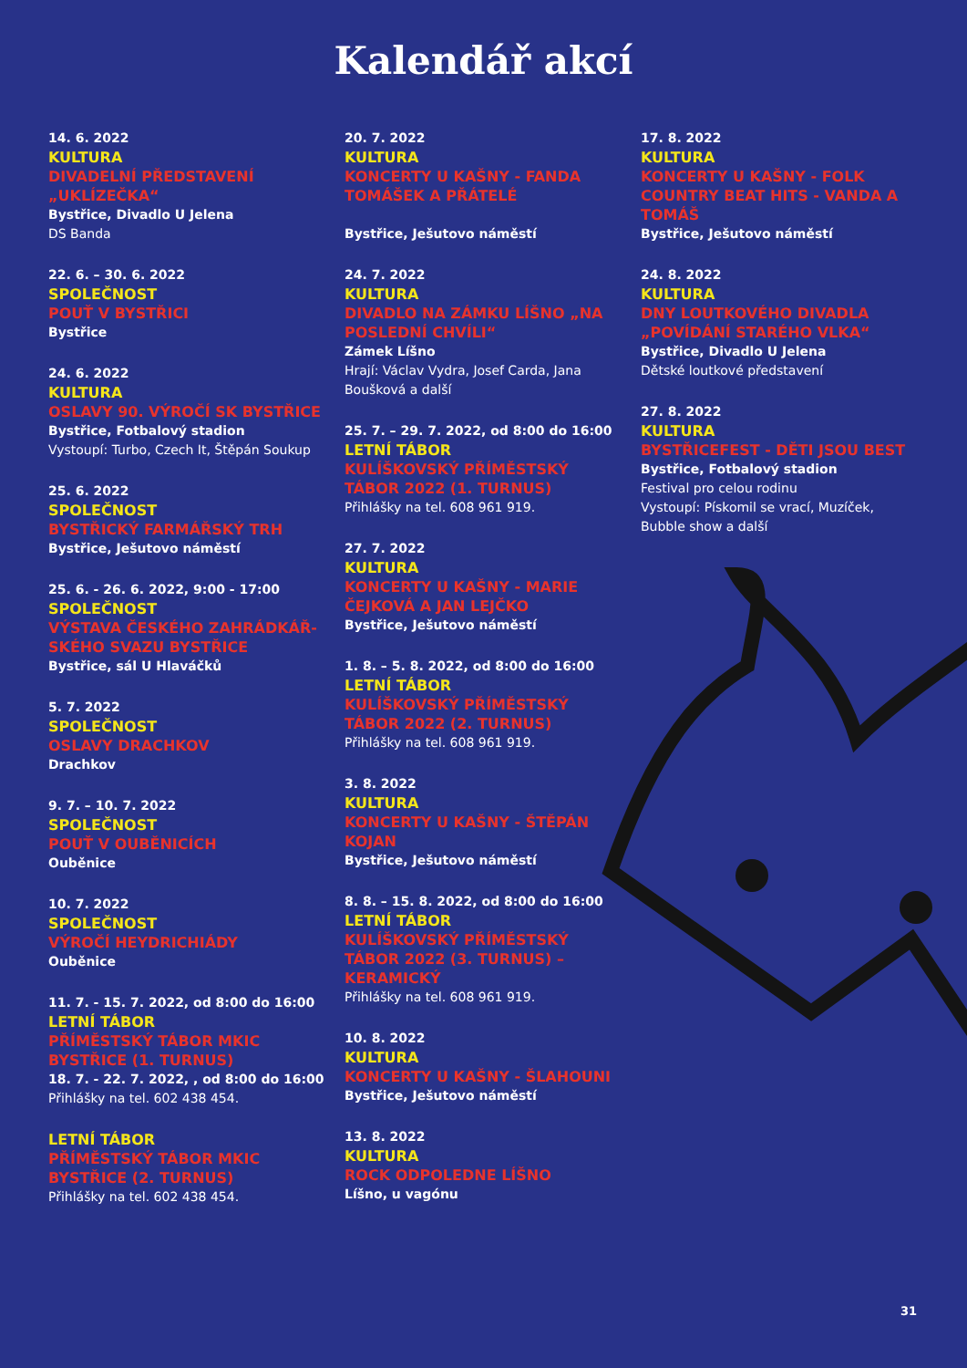Kalendář akcí
14. 6. 2022
KULTURA
DIVADELNÍ PŘEDSTAVENÍ „UKLÍZEČKA“
Bystřice, Divadlo U Jelena
DS Banda
22. 6. – 30. 6. 2022
SPOLEČNOST
POUŤ V BYSTŘICI
Bystřice
24. 6. 2022
KULTURA
OSLAVY 90. VÝROČÍ SK BYSTŘICE
Bystřice, Fotbalový stadion
Vystoupí: Turbo, Czech It, Štěpán Soukup
25. 6. 2022
SPOLEČNOST
BYSTŘICKÝ FARMÁŘSKÝ TRH
Bystřice, Ješutovo náměstí
25. 6. - 26. 6. 2022, 9:00 - 17:00
SPOLEČNOST
VÝSTAVA ČESKÉHO ZAHRÁDKÁŘ-SKÉHO SVAZU BYSTŘICE
Bystřice, sál U Hlaváčků
5. 7. 2022
SPOLEČNOST
OSLAVY DRACHKOV
Drachkov
9. 7. – 10. 7. 2022
SPOLEČNOST
POUŤ V OUBĚNICÍCH
Ouběnice
10. 7. 2022
SPOLEČNOST
VÝROČÍ HEYDRICHIÁDY
Ouběnice
11. 7. - 15. 7. 2022, od 8:00 do 16:00
LETNÍ TÁBOR
PŘÍMĚSTSKÝ TÁBOR MKIC BYSTŘICE (1. TURNUS)
18. 7. - 22. 7. 2022, , od 8:00 do 16:00
Přihlášky na tel. 602 438 454.
LETNÍ TÁBOR
PŘÍMĚSTSKÝ TÁBOR MKIC BYSTŘICE (2. TURNUS)
Přihlášky na tel. 602 438 454.
20. 7. 2022
KULTURA
KONCERTY U KAŠNY - FANDA TOMÁŠEK A PŘÁTELÉ
Bystřice, Ješutovo náměstí
24. 7. 2022
KULTURA
DIVADLO NA ZÁMKU LÍŠNO „NA POSLEDNÍ CHVÍLI“
Zámek Líšno
Hrají: Václav Vydra, Josef Carda, Jana Boušková a další
25. 7. – 29. 7. 2022, od 8:00 do 16:00
LETNÍ TÁBOR
KULÍŠKOVSKÝ PŘÍMĚSTSKÝ TÁBOR 2022 (1. TURNUS)
Přihlášky na tel. 608 961 919.
27. 7. 2022
KULTURA
KONCERTY U KAŠNY - MARIE ČEJKOVÁ A JAN LEJČKO
Bystřice, Ješutovo náměstí
1. 8. – 5. 8. 2022, od 8:00 do 16:00
LETNÍ TÁBOR
KULÍŠKOVSKÝ PŘÍMĚSTSKÝ TÁBOR 2022 (2. TURNUS)
Přihlášky na tel. 608 961 919.
3. 8. 2022
KULTURA
KONCERTY U KAŠNY - ŠTĚPÁN KOJAN
Bystřice, Ješutovo náměstí
8. 8. – 15. 8. 2022, od 8:00 do 16:00
LETNÍ TÁBOR
KULÍŠKOVSKÝ PŘÍMĚSTSKÝ TÁBOR 2022 (3. TURNUS) – KERAMICKÝ
Přihlášky na tel. 608 961 919.
10. 8. 2022
KULTURA
KONCERTY U KAŠNY - ŠLAHOUNI
Bystřice, Ješutovo náměstí
13. 8. 2022
KULTURA
ROCK ODPOLEDNE LÍŠNO
Líšno, u vagónu
17. 8. 2022
KULTURA
KONCERTY U KAŠNY - FOLK COUNTRY BEAT HITS - VANDA A TOMÁŠ
Bystřice, Ješutovo náměstí
24. 8. 2022
KULTURA
DNY LOUTKOVÉHO DIVADLA „POVÍDÁNÍ STARÉHO VLKA“
Bystřice, Divadlo U Jelena
Dětské loutkové představení
27. 8. 2022
KULTURA
BYSTŘICEFEST - DĚTI JSOU BEST
Bystřice, Fotbalový stadion
Festival pro celou rodinu
Vystoupí: Pískomil se vrací, Muzíček, Bubble show a další
31